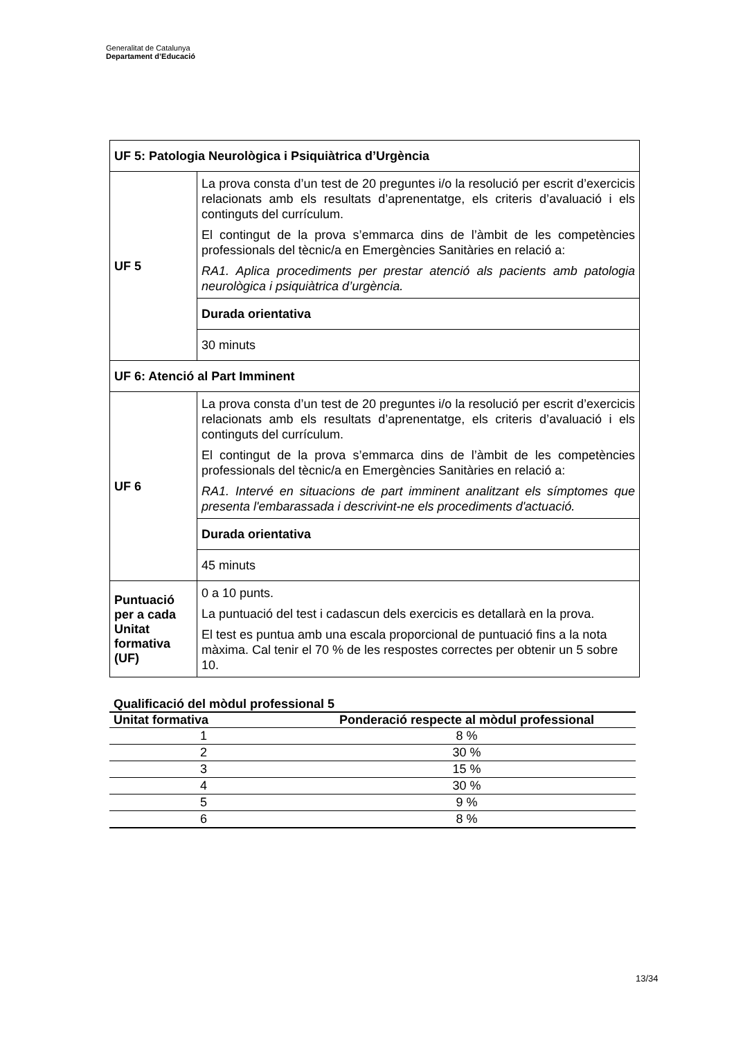Generalitat de Catalunya
Departament d’Educació
| UF 5: Patologia Neurològica i Psiquiàtrica d’Urgència | |
| UF 5 | La prova consta d’un test de 20 preguntes i/o la resolució per escrit d’exercicis relacionats amb els resultats d’aprenentatge, els criteris d’avaluació i els continguts del currículum. El contingut de la prova s’emmarca dins de l’àmbit de les competències professionals del tècnic/a en Emergències Sanitàries en relació a: RA1. Aplica procediments per prestar atenció als pacients amb patologia neurològica i psiquiàtrica d’urgència. |
| | Durada orientativa |
| | 30 minuts |
| UF 6: Atenció al Part Imminent | |
| UF 6 | La prova consta d’un test de 20 preguntes i/o la resolució per escrit d’exercicis relacionats amb els resultats d’aprenentatge, els criteris d’avaluació i els continguts del currículum. El contingut de la prova s’emmarca dins de l’àmbit de les competències professionals del tècnic/a en Emergències Sanitàries en relació a: RA1. Intervé en situacions de part imminent analitzant els símptomes que presenta l'embarassada i descrivint-ne els procediments d'actuació. |
| | Durada orientativa |
| | 45 minuts |
| Puntuació per a cada Unitat formativa (UF) | 0 a 10 punts. La puntuació del test i cadascun dels exercicis es detallarà en la prova. El test es puntua amb una escala proporcional de puntuació fins a la nota màxima. Cal tenir el 70 % de les respostes correctes per obtenir un 5 sobre 10. |
Qualificació del mòdul professional 5
| Unitat formativa | Ponderació respecte al mòdul professional |
| --- | --- |
| 1 | 8 % |
| 2 | 30 % |
| 3 | 15 % |
| 4 | 30 % |
| 5 | 9 % |
| 6 | 8 % |
13/34